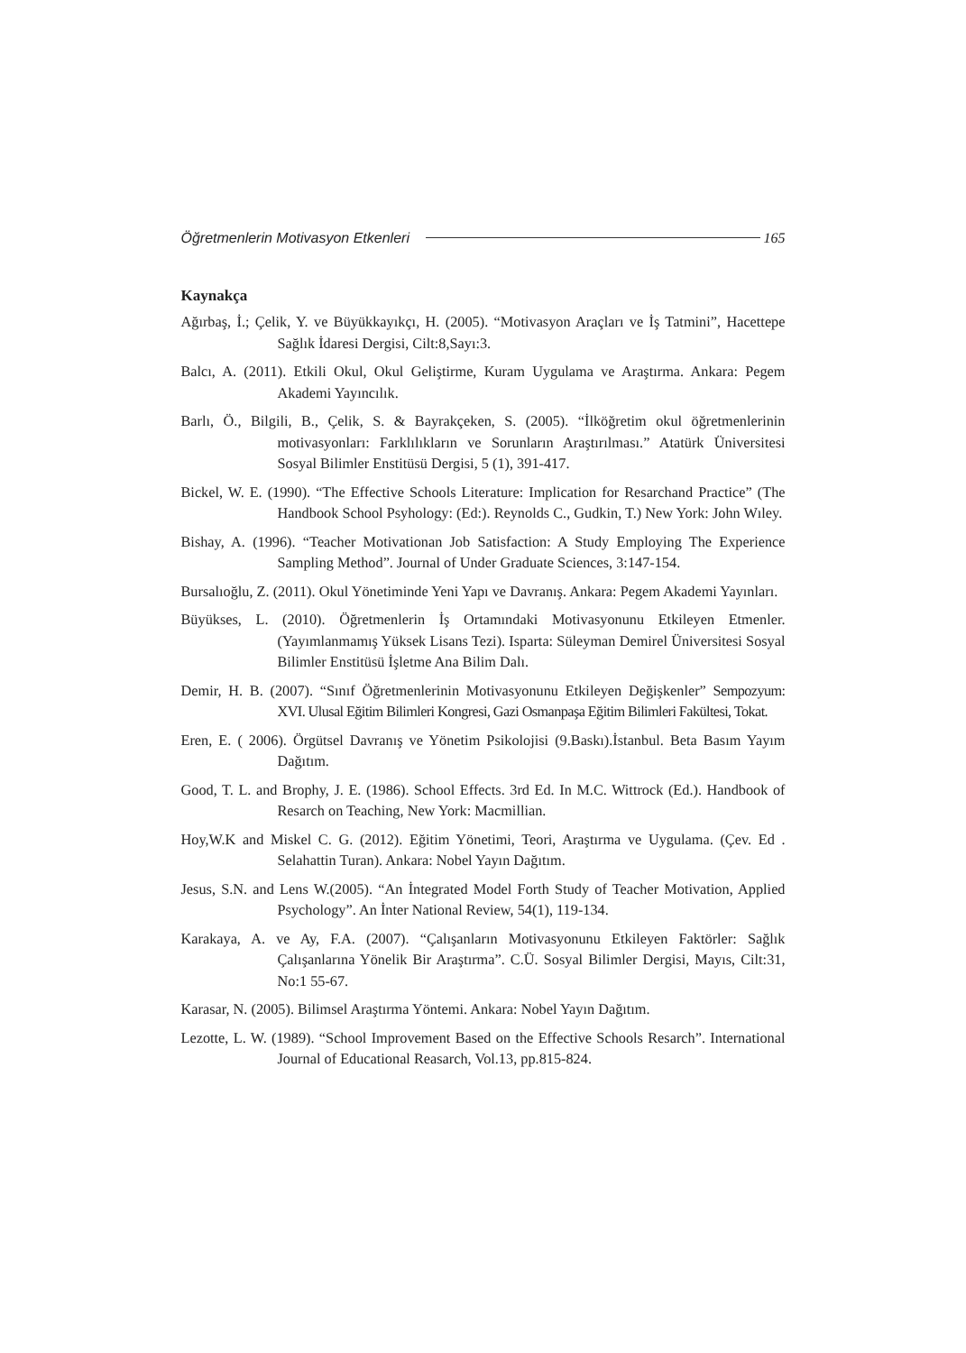Öğretmenlerin Motivasyon Etkenleri 165
Kaynakça
Ağırbaş, İ.; Çelik, Y. ve Büyükkayıkçı, H. (2005). “Motivasyon Araçları ve İş Tatmini”, Hacettepe Sağlık İdaresi Dergisi, Cilt:8,Sayı:3.
Balcı, A. (2011). Etkili Okul, Okul Geliştirme, Kuram Uygulama ve Araştırma. Ankara: Pegem Akademi Yayıncılık.
Barlı, Ö., Bilgili, B., Çelik, S. & Bayrakçeken, S. (2005). “İlköğretim okul öğretmenlerinin motivasyonları: Farklılıkların ve Sorunların Araştırılması.” Atatürk Üniversitesi Sosyal Bilimler Enstitüsü Dergisi, 5 (1), 391-417.
Bickel, W. E. (1990). “The Effective Schools Literature: Implication for Resarchand Practice” (The Handbook School Psyhology: (Ed:). Reynolds C., Gudkin, T.) New York: John Wıley.
Bishay, A. (1996). “Teacher Motivationan Job Satisfaction: A Study Employing The Experience Sampling Method”. Journal of Under Graduate Sciences, 3:147-154.
Bursalıoğlu, Z. (2011). Okul Yönetiminde Yeni Yapı ve Davranış. Ankara: Pegem Akademi Yayınları.
Büyükses, L. (2010). Öğretmenlerin İş Ortamındaki Motivasyonunu Etkileyen Etmenler. (Yayımlanmamış Yüksek Lisans Tezi). Isparta: Süleyman Demirel Üniversitesi Sosyal Bilimler Enstitüsü İşletme Ana Bilim Dalı.
Demir, H. B. (2007). “Sınıf Öğretmenlerinin Motivasyonunu Etkileyen Değişkenler” Sempozyum: XVI. Ulusal Eğitim Bilimleri Kongresi, Gazi Osmanpaşa Eğitim Bilimleri Fakültesi, Tokat.
Eren, E. ( 2006). Örgütsel Davranış ve Yönetim Psikolojisi (9.Baskı).İstanbul. Beta Basım Yayım Dağıtım.
Good, T. L. and Brophy, J. E. (1986). School Effects. 3rd Ed. In M.C. Wittrock (Ed.). Handbook of Resarch on Teaching, New York: Macmillian.
Hoy,W.K and Miskel C. G. (2012). Eğitim Yönetimi, Teori, Araştırma ve Uygulama. (Çev. Ed . Selahattin Turan). Ankara: Nobel Yayın Dağıtım.
Jesus, S.N. and Lens W.(2005). “An İntegrated Model Forth Study of Teacher Motivation, Applied Psychology”. An İnter National Review, 54(1), 119-134.
Karakaya, A. ve Ay, F.A. (2007). “Çalışanların Motivasyonunu Etkileyen Faktörler: Sağlık Çalışanlarına Yönelik Bir Araştırma”. C.Ü. Sosyal Bilimler Dergisi, Mayıs, Cilt:31, No:1 55-67.
Karasar, N. (2005). Bilimsel Araştırma Yöntemi. Ankara: Nobel Yayın Dağıtım.
Lezotte, L. W. (1989). “School Improvement Based on the Effective Schools Resarch”. International Journal of Educational Reasarch, Vol.13, pp.815-824.